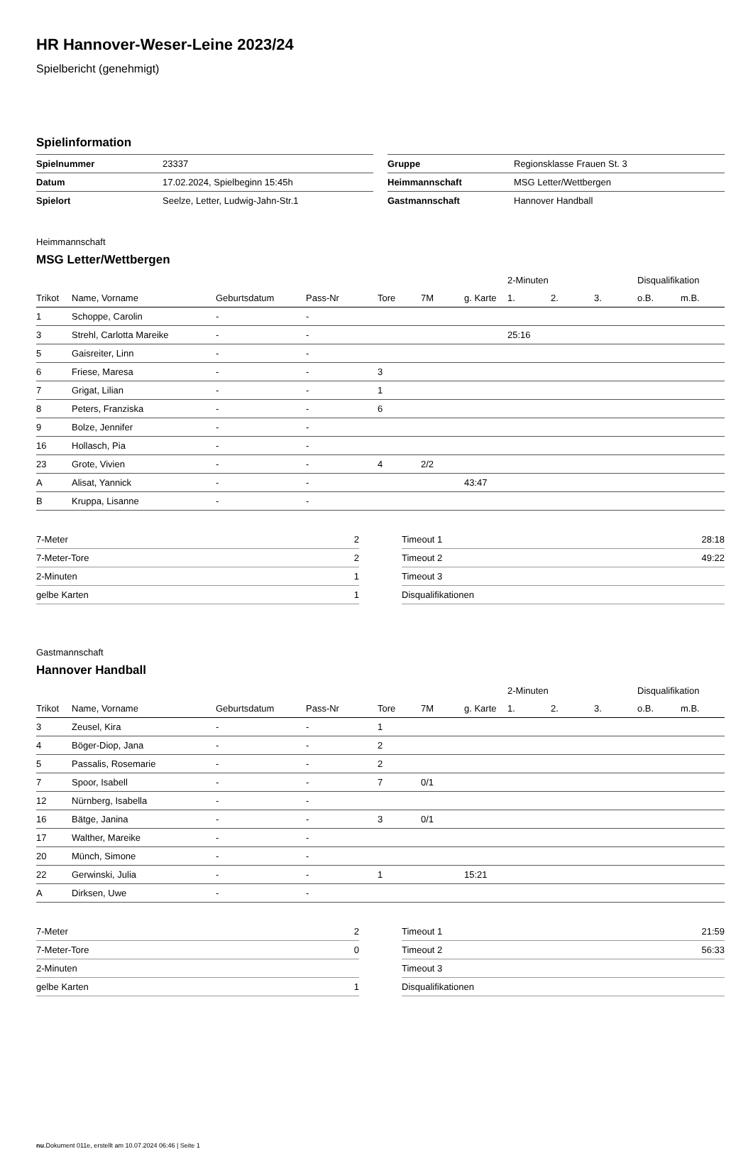HR Hannover-Weser-Leine 2023/24
Spielbericht (genehmigt)
Spielinformation
| Spielnummer | 23337 |
| Datum | 17.02.2024, Spielbeginn 15:45h |
| Spielort | Seelze, Letter, Ludwig-Jahn-Str.1 |
| Gruppe | Regionsklasse Frauen St. 3 |
| Heimmannschaft | MSG Letter/Wettbergen |
| Gastmannschaft | Hannover Handball |
Heimmannschaft
MSG Letter/Wettbergen
| | | | | | | | 2-Minuten | | | Disqualifikation | |
| --- | --- | --- | --- | --- | --- | --- | --- | --- | --- | --- | --- |
| Trikot | Name, Vorname | Geburtsdatum | Pass-Nr | Tore | 7M | g. Karte | 1. | 2. | 3. | o.B. | m.B. |
| 1 | Schoppe, Carolin | - | - | | | | | | | | |
| 3 | Strehl, Carlotta Mareike | - | - | | | | 25:16 | | | | |
| 5 | Gaisreiter, Linn | - | - | | | | | | | | |
| 6 | Friese, Maresa | - | - | 3 | | | | | | | |
| 7 | Grigat, Lilian | - | - | 1 | | | | | | | |
| 8 | Peters, Franziska | - | - | 6 | | | | | | | |
| 9 | Bolze, Jennifer | - | - | | | | | | | | |
| 16 | Hollasch, Pia | - | - | | | | | | | | |
| 23 | Grote, Vivien | - | - | 4 | 2/2 | | | | | | |
| A | Alisat, Yannick | - | - | | | 43:47 | | | | | |
| B | Kruppa, Lisanne | - | - | | | | | | | | |
| 7-Meter | 2 |
| 7-Meter-Tore | 2 |
| 2-Minuten | 1 |
| gelbe Karten | 1 |
| Timeout 1 | 28:18 |
| Timeout 2 | 49:22 |
| Timeout 3 | |
| Disqualifikationen | |
Gastmannschaft
Hannover Handball
| | | | | | | | 2-Minuten | | | Disqualifikation | |
| --- | --- | --- | --- | --- | --- | --- | --- | --- | --- | --- | --- |
| Trikot | Name, Vorname | Geburtsdatum | Pass-Nr | Tore | 7M | g. Karte | 1. | 2. | 3. | o.B. | m.B. |
| 3 | Zeusel, Kira | - | - | 1 | | | | | | | |
| 4 | Böger-Diop, Jana | - | - | 2 | | | | | | | |
| 5 | Passalis, Rosemarie | - | - | 2 | | | | | | | |
| 7 | Spoor, Isabell | - | - | 7 | 0/1 | | | | | | |
| 12 | Nürnberg, Isabella | - | - | | | | | | | | |
| 16 | Bätge, Janina | - | - | 3 | 0/1 | | | | | | |
| 17 | Walther, Mareike | - | - | | | | | | | | |
| 20 | Münch, Simone | - | - | | | | | | | | |
| 22 | Gerwinski, Julia | - | - | 1 | | 15:21 | | | | | |
| A | Dirksen, Uwe | - | - | | | | | | | | |
| 7-Meter | 2 |
| 7-Meter-Tore | 0 |
| 2-Minuten | |
| gelbe Karten | 1 |
| Timeout 1 | 21:59 |
| Timeout 2 | 56:33 |
| Timeout 3 | |
| Disqualifikationen | |
nu.Dokument 011e, erstellt am 10.07.2024 06:46 | Seite 1